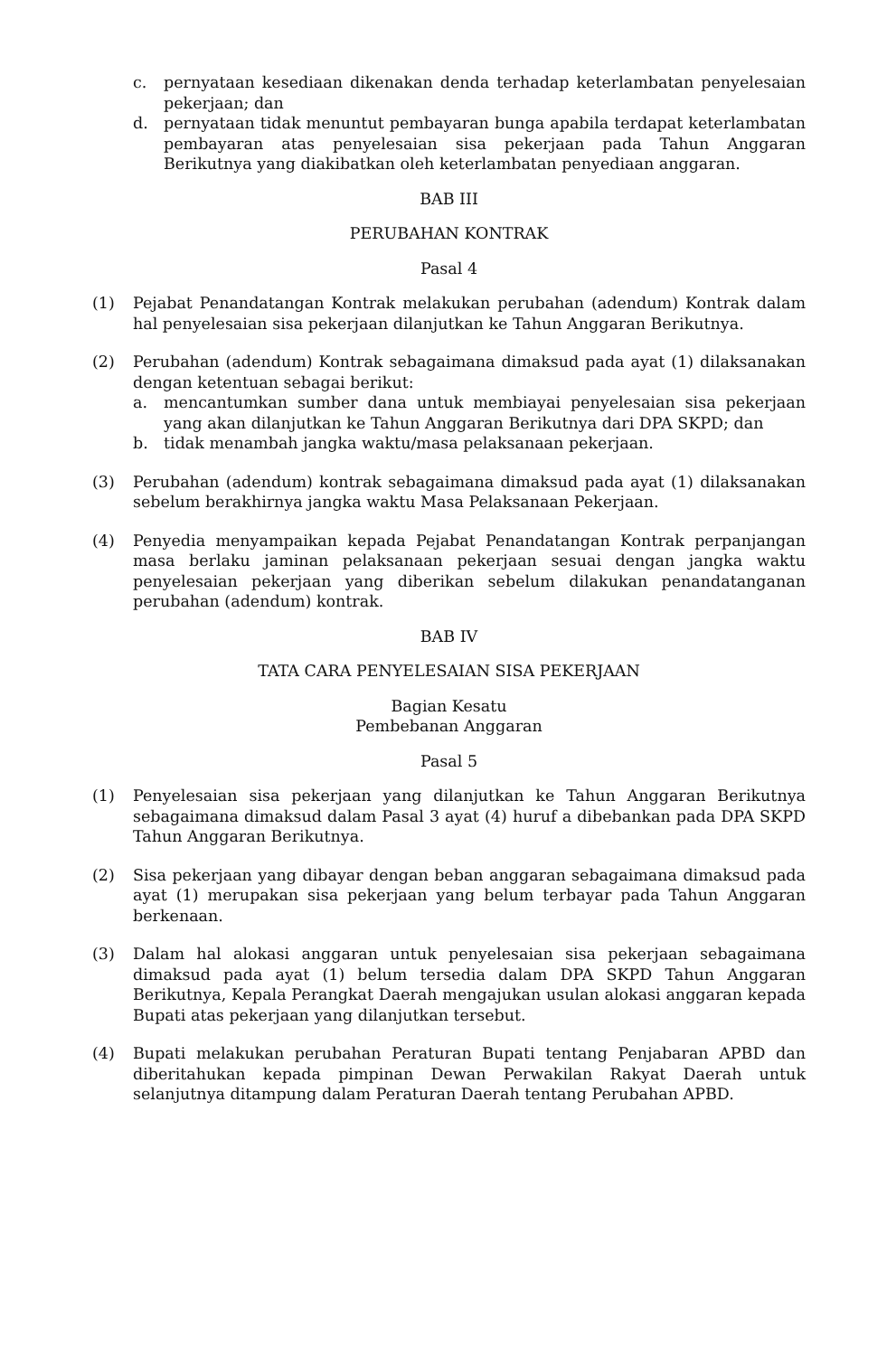c. pernyataan kesediaan dikenakan denda terhadap keterlambatan penyelesaian pekerjaan; dan
d. pernyataan tidak menuntut pembayaran bunga apabila terdapat keterlambatan pembayaran atas penyelesaian sisa pekerjaan pada Tahun Anggaran Berikutnya yang diakibatkan oleh keterlambatan penyediaan anggaran.
BAB III
PERUBAHAN KONTRAK
Pasal 4
(1) Pejabat Penandatangan Kontrak melakukan perubahan (adendum) Kontrak dalam hal penyelesaian sisa pekerjaan dilanjutkan ke Tahun Anggaran Berikutnya.
(2) Perubahan (adendum) Kontrak sebagaimana dimaksud pada ayat (1) dilaksanakan dengan ketentuan sebagai berikut:
a. mencantumkan sumber dana untuk membiayai penyelesaian sisa pekerjaan yang akan dilanjutkan ke Tahun Anggaran Berikutnya dari DPA SKPD; dan
b. tidak menambah jangka waktu/masa pelaksanaan pekerjaan.
(3) Perubahan (adendum) kontrak sebagaimana dimaksud pada ayat (1) dilaksanakan sebelum berakhirnya jangka waktu Masa Pelaksanaan Pekerjaan.
(4) Penyedia menyampaikan kepada Pejabat Penandatangan Kontrak perpanjangan masa berlaku jaminan pelaksanaan pekerjaan sesuai dengan jangka waktu penyelesaian pekerjaan yang diberikan sebelum dilakukan penandatanganan perubahan (adendum) kontrak.
BAB IV
TATA CARA PENYELESAIAN SISA PEKERJAAN
Bagian Kesatu
Pembebanan Anggaran
Pasal 5
(1) Penyelesaian sisa pekerjaan yang dilanjutkan ke Tahun Anggaran Berikutnya sebagaimana dimaksud dalam Pasal 3 ayat (4) huruf a dibebankan pada DPA SKPD Tahun Anggaran Berikutnya.
(2) Sisa pekerjaan yang dibayar dengan beban anggaran sebagaimana dimaksud pada ayat (1) merupakan sisa pekerjaan yang belum terbayar pada Tahun Anggaran berkenaan.
(3) Dalam hal alokasi anggaran untuk penyelesaian sisa pekerjaan sebagaimana dimaksud pada ayat (1) belum tersedia dalam DPA SKPD Tahun Anggaran Berikutnya, Kepala Perangkat Daerah mengajukan usulan alokasi anggaran kepada Bupati atas pekerjaan yang dilanjutkan tersebut.
(4) Bupati melakukan perubahan Peraturan Bupati tentang Penjabaran APBD dan diberitahukan kepada pimpinan Dewan Perwakilan Rakyat Daerah untuk selanjutnya ditampung dalam Peraturan Daerah tentang Perubahan APBD.